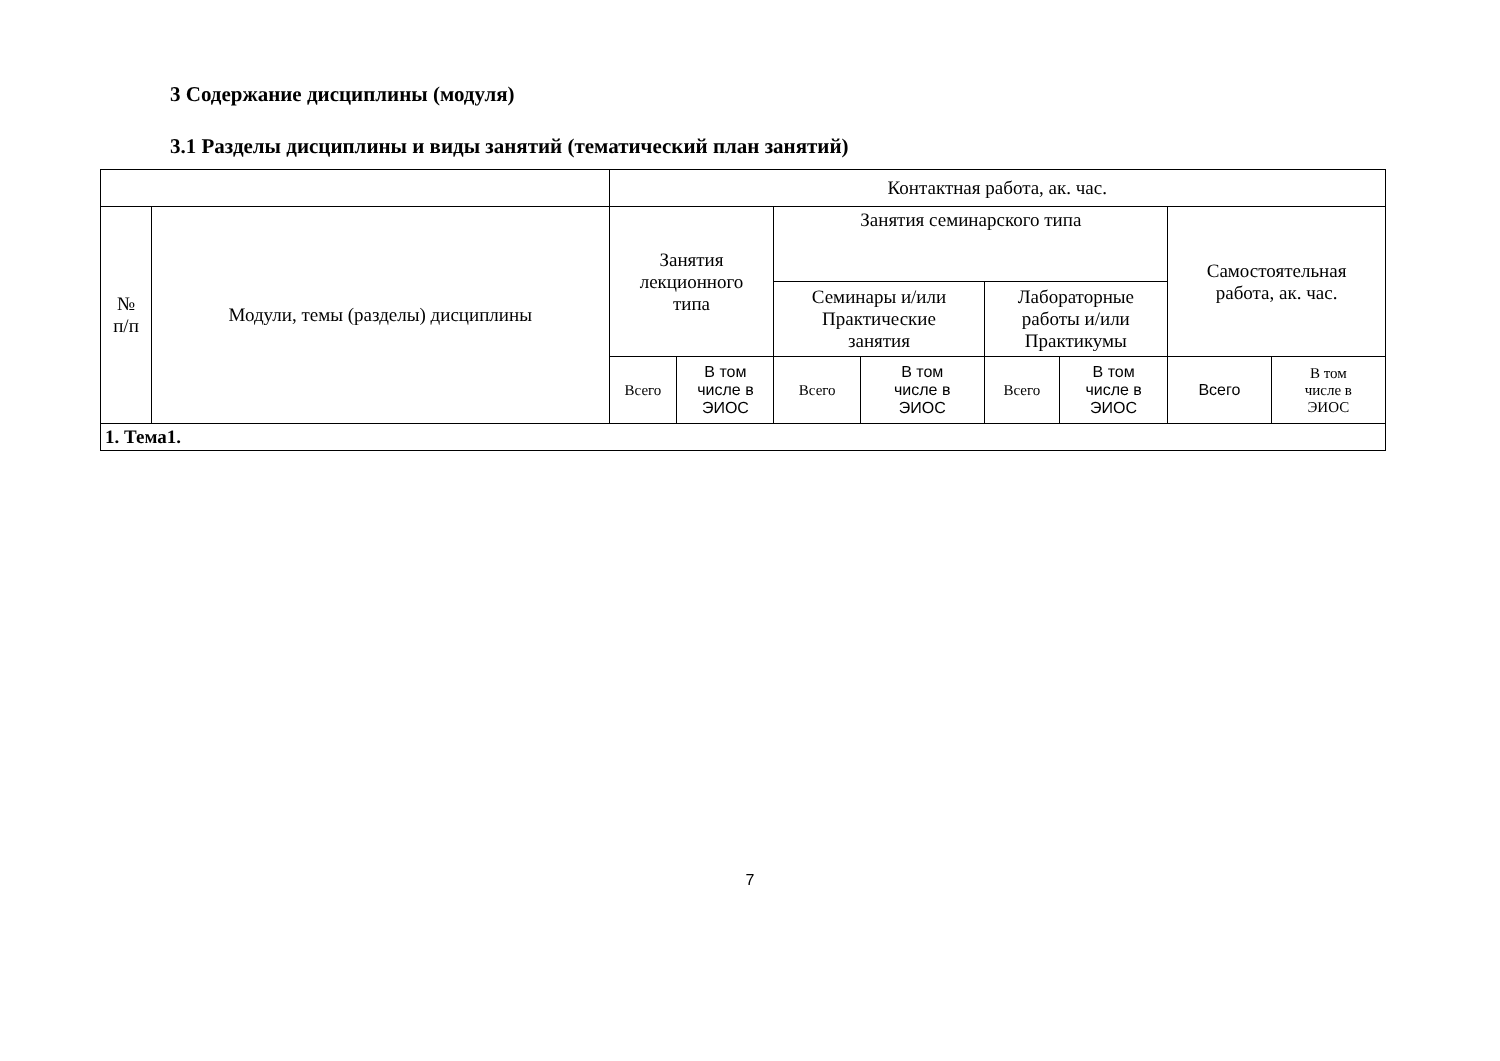3 Содержание дисциплины (модуля)
3.1 Разделы дисциплины и виды занятий (тематический план занятий)
| | | Контактная работа, ак. час. | | | | | | | |
| --- | --- | --- | --- | --- | --- | --- | --- | --- | --- |
| № п/п | Модули, темы (разделы) дисциплины | Занятия лекционного типа | | Занятия семинарского типа | | | | Самостоятельная работа, ак. час. | |
| | | | | Семинары и/или Практические занятия | | Лабораторные работы и/или Практикумы | | | |
| | | Всего | В том числе в ЭИОС | Всего | В том числе в ЭИОС | Всего | В том числе в ЭИОС | Всего | В том числе в ЭИОС |
| 1. Тема1. | | | | | | | | | |
7